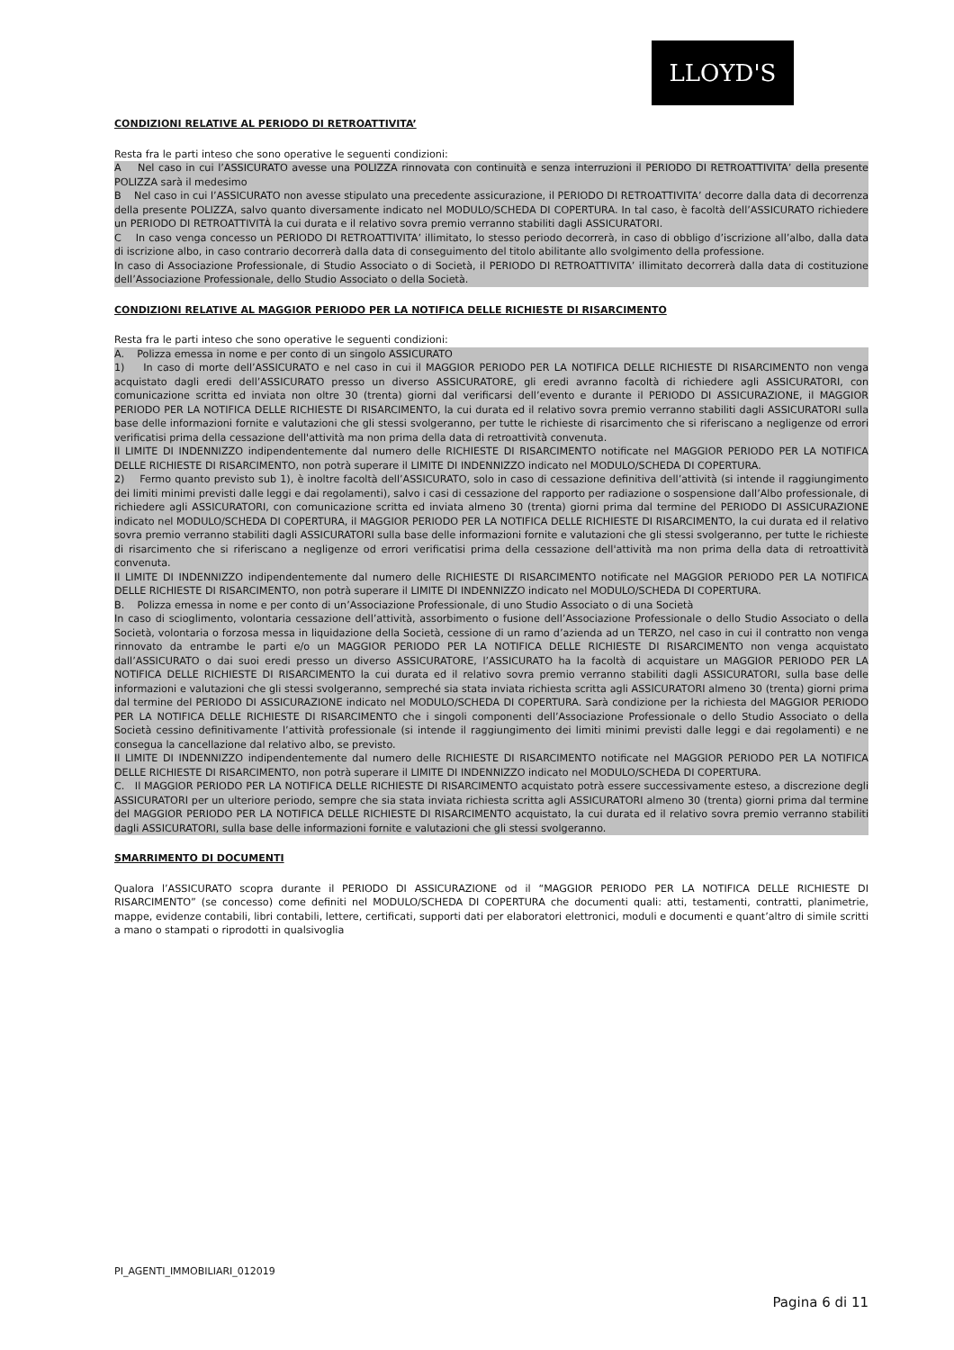LLOYD'S
CONDIZIONI RELATIVE AL PERIODO DI RETROATTIVITA’
Resta fra le parti inteso che sono operative le seguenti condizioni:
A Nel caso in cui l’ASSICURATO avesse una POLIZZA rinnovata con continuità e senza interruzioni il PERIODO DI RETROATTIVITA’ della presente POLIZZA sarà il medesimo
B Nel caso in cui l’ASSICURATO non avesse stipulato una precedente assicurazione, il PERIODO DI RETROATTIVITA’ decorre dalla data di decorrenza della presente POLIZZA, salvo quanto diversamente indicato nel MODULO/SCHEDA DI COPERTURA. In tal caso, è facoltà dell’ASSICURATO richiedere un PERIODO DI RETROATTIVITÀ la cui durata e il relativo sovra premio verranno stabiliti dagli ASSICURATORI.
C In caso venga concesso un PERIODO DI RETROATTIVITA’ illimitato, lo stesso periodo decorrerà, in caso di obbligo d’iscrizione all’albo, dalla data di iscrizione albo, in caso contrario decorrerà dalla data di conseguimento del titolo abilitante allo svolgimento della professione.
In caso di Associazione Professionale, di Studio Associato o di Società, il PERIODO DI RETROATTIVITA’ illimitato decorrerà dalla data di costituzione dell’Associazione Professionale, dello Studio Associato o della Società.
CONDIZIONI RELATIVE AL MAGGIOR PERIODO PER LA NOTIFICA DELLE RICHIESTE DI RISARCIMENTO
Resta fra le parti inteso che sono operative le seguenti condizioni:
A. Polizza emessa in nome e per conto di un singolo ASSICURATO
1) In caso di morte dell’ASSICURATO e nel caso in cui il MAGGIOR PERIODO PER LA NOTIFICA DELLE RICHIESTE DI RISARCIMENTO non venga acquistato dagli eredi dell’ASSICURATO presso un diverso ASSICURATORE, gli eredi avranno facoltà di richiedere agli ASSICURATORI, con comunicazione scritta ed inviata non oltre 30 (trenta) giorni dal verificarsi dell’evento e durante il PERIODO DI ASSICURAZIONE, il MAGGIOR PERIODO PER LA NOTIFICA DELLE RICHIESTE DI RISARCIMENTO, la cui durata ed il relativo sovra premio verranno stabiliti dagli ASSICURATORI sulla base delle informazioni fornite e valutazioni che gli stessi svolgeranno, per tutte le richieste di risarcimento che si riferiscano a negligenze od errori verificatisi prima della cessazione dell'attività ma non prima della data di retroattività convenuta.
Il LIMITE DI INDENNIZZO indipendentemente dal numero delle RICHIESTE DI RISARCIMENTO notificate nel MAGGIOR PERIODO PER LA NOTIFICA DELLE RICHIESTE DI RISARCIMENTO, non potrà superare il LIMITE DI INDENNIZZO indicato nel MODULO/SCHEDA DI COPERTURA.
2) Fermo quanto previsto sub 1), è inoltre facoltà dell’ASSICURATO, solo in caso di cessazione definitiva dell’attività (si intende il raggiungimento dei limiti minimi previsti dalle leggi e dai regolamenti), salvo i casi di cessazione del rapporto per radiazione o sospensione dall’Albo professionale, di richiedere agli ASSICURATORI, con comunicazione scritta ed inviata almeno 30 (trenta) giorni prima dal termine del PERIODO DI ASSICURAZIONE indicato nel MODULO/SCHEDA DI COPERTURA, il MAGGIOR PERIODO PER LA NOTIFICA DELLE RICHIESTE DI RISARCIMENTO, la cui durata ed il relativo sovra premio verranno stabiliti dagli ASSICURATORI sulla base delle informazioni fornite e valutazioni che gli stessi svolgeranno, per tutte le richieste di risarcimento che si riferiscano a negligenze od errori verificatisi prima della cessazione dell'attività ma non prima della data di retroattività convenuta.
Il LIMITE DI INDENNIZZO indipendentemente dal numero delle RICHIESTE DI RISARCIMENTO notificate nel MAGGIOR PERIODO PER LA NOTIFICA DELLE RICHIESTE DI RISARCIMENTO, non potrà superare il LIMITE DI INDENNIZZO indicato nel MODULO/SCHEDA DI COPERTURA.
B. Polizza emessa in nome e per conto di un’Associazione Professionale, di uno Studio Associato o di una Società
In caso di scioglimento, volontaria cessazione dell’attività, assorbimento o fusione dell’Associazione Professionale o dello Studio Associato o della Società, volontaria o forzosa messa in liquidazione della Società, cessione di un ramo d’azienda ad un TERZO, nel caso in cui il contratto non venga rinnovato da entrambe le parti e/o un MAGGIOR PERIODO PER LA NOTIFICA DELLE RICHIESTE DI RISARCIMENTO non venga acquistato dall’ASSICURATO o dai suoi eredi presso un diverso ASSICURATORE, l’ASSICURATO ha la facoltà di acquistare un MAGGIOR PERIODO PER LA NOTIFICA DELLE RICHIESTE DI RISARCIMENTO la cui durata ed il relativo sovra premio verranno stabiliti dagli ASSICURATORI, sulla base delle informazioni e valutazioni che gli stessi svolgeranno, sempreché sia stata inviata richiesta scritta agli ASSICURATORI almeno 30 (trenta) giorni prima dal termine del PERIODO DI ASSICURAZIONE indicato nel MODULO/SCHEDA DI COPERTURA. Sarà condizione per la richiesta del MAGGIOR PERIODO PER LA NOTIFICA DELLE RICHIESTE DI RISARCIMENTO che i singoli componenti dell’Associazione Professionale o dello Studio Associato o della Società cessino definitivamente l’attività professionale (si intende il raggiungimento dei limiti minimi previsti dalle leggi e dai regolamenti) e ne consegua la cancellazione dal relativo albo, se previsto.
Il LIMITE DI INDENNIZZO indipendentemente dal numero delle RICHIESTE DI RISARCIMENTO notificate nel MAGGIOR PERIODO PER LA NOTIFICA DELLE RICHIESTE DI RISARCIMENTO, non potrà superare il LIMITE DI INDENNIZZO indicato nel MODULO/SCHEDA DI COPERTURA.
C. Il MAGGIOR PERIODO PER LA NOTIFICA DELLE RICHIESTE DI RISARCIMENTO acquistato potrà essere successivamente esteso, a discrezione degli ASSICURATORI per un ulteriore periodo, sempre che sia stata inviata richiesta scritta agli ASSICURATORI almeno 30 (trenta) giorni prima dal termine del MAGGIOR PERIODO PER LA NOTIFICA DELLE RICHIESTE DI RISARCIMENTO acquistato, la cui durata ed il relativo sovra premio verranno stabiliti dagli ASSICURATORI, sulla base delle informazioni fornite e valutazioni che gli stessi svolgeranno.
SMARRIMENTO DI DOCUMENTI
Qualora l’ASSICURATO scopra durante il PERIODO DI ASSICURAZIONE od il “MAGGIOR PERIODO PER LA NOTIFICA DELLE RICHIESTE DI RISARCIMENTO” (se concesso) come definiti nel MODULO/SCHEDA DI COPERTURA che documenti quali: atti, testamenti, contratti, planimetrie, mappe, evidenze contabili, libri contabili, lettere, certificati, supporti dati per elaboratori elettronici, moduli e documenti e quant’altro di simile scritti a mano o stampati o riprodotti in qualsivoglia
PI_AGENTI_IMMOBILIARI_012019
Pagina 6 di 11